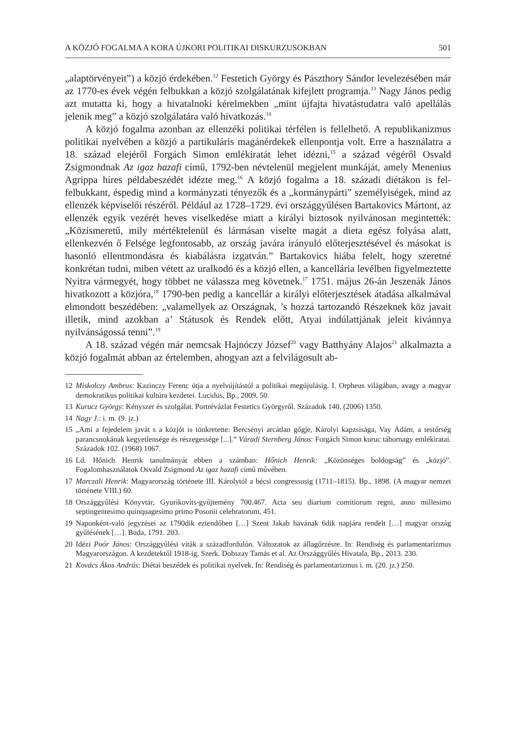A KÖZJÓ FOGALMA A KORA ÚJKORI POLITIKAI DISKURZUSOKBAN 501
„alaptörvényeit”) a közjó érdekében.<sup>12</sup> Festetich György és Pászthory Sándor levelezésében már az 1770-es évek végén felbukkan a közjó szolgálatának kifejlett programja.<sup>13</sup> Nagy János pedig azt mutatta ki, hogy a hivatalnoki kérelmekben „mint újfajta hivatástudatra való apellálás jelenik meg” a közjó szolgálatára való hivatkozás.<sup>14</sup>
A közjó fogalma azonban az ellenzéki politikai térfélen is fellelhető. A republikanizmus politikai nyelvében a közjó a partikuláris magánérdekek ellenpontja volt. Erre a használatra a 18. század elejéről Forgách Simon emlékiratát lehet idézni,<sup>15</sup> a század végéről Osvald Zsigmondnak Az igaz hazafi című, 1792-ben névtelenül megjelent munkáját, amely Menenius Agrippa híres példabeszédét idézte meg.<sup>16</sup> A közjó fogalma a 18. századi diétákon is fel-felbukkant, éspedig mind a kormányzati tényezők és a „kormánypárti” személyiségek, mind az ellenzék képviselői részéről. Például az 1728–1729. évi országgyűlésen Bartakovics Mártont, az ellenzék egyik vezérét heves viselkedése miatt a királyi biztosok nyilvánosan megintették: „Közismeretű, mily mértéktelenül és lármásan viselte magát a dieta egész folyása alatt, ellenkezvén ő Felsége legfontosabb, az ország javára irányuló előterjesztésével és másokat is hasonló ellentmondásra és kiabálásra izgatván.” Bartakovics hiába felelt, hogy szeretné konkrétan tudni, miben vétett az uralkodó és a közjó ellen, a kancellária levélben figyelmeztette Nyitra vármegyét, hogy többet ne válassza meg követnek.<sup>17</sup> 1751. május 26-án Jeszenák János hivatkozott a közjóra,<sup>18</sup> 1790-ben pedig a kancellár a királyi előterjesztések átadása alkalmával elmondott beszédében: „valamellyek az Országnak, ’s hozzá tartozandó Részeknek köz javait illetik, mind azokban a’ Státusok és Rendek előtt, Atyai indúlattjának jeleit kivánnya nyilvánságossá tenni”.<sup>19</sup>
A 18. század végén már nemcsak Hajnóczy József<sup>20</sup> vagy Batthyány Alajos<sup>21</sup> alkalmazta a közjó fogalmát abban az értelemben, ahogyan azt a felvilágosult ab-
12 Miskolczy Ambrus: Kazinczy Ferenc útja a nyelvújítástól a politikai megújulásig. I. Orpheus világában, avagy a magyar demokratikus politikai kultúra kezdetei. Lucidus, Bp., 2009. 50.
13 Kurucz György: Kényszer és szolgálat. Portrévázlat Festetics Györgyről. Századok 140. (2006) 1350.
14 Nagy J.: i. m. (9. jz.)
15 „Ami a fejedelem javát s a közjót is tönkretette: Bercsényi arcátlan gőgje, Károlyi kapzsisága, Vay Ádám, a testőrség parancsnokának kegyetlensége és részegessége [...].” Váradi Sternberg János: Forgách Simon kuruc tábornagy emlékiratai. Századok 102. (1968) 1067.
16 Ld. Hőnich Henrik tanulmányát ebben a számban: Hőnich Henrik: „Közönséges boldogság” és „közjó”. Fogalomhasználatok Osvald Zsigmond Az igaz hazafi című művében.
17 Marczali Henrik: Magyarország története III. Károlytól a bécsi congressusig (1711–1815). Bp., 1898. (A magyar nemzet története VIII.) 60.
18 Országgyűlési Könyvtár, Gyurikovits-gyűjtemény 700.467. Acta seu diarium comitiorum regni, anno millesimo septingentesimo quinquagesimo primo Posonii celebratorum, 451.
19 Naponként-való jegyzései az 1790dik eztendőben […] Szent Jakab havának 6dik napjára rendelt […] magyar ország gyűlésének […]. Buda, 1791. 203.
20 Idézi Poór János: Országgyűlési viták a századfordulón. Változatok az állagőrzésre. In: Rendiség és parlamentarizmus Magyarországon. A kezdetektől 1918-ig. Szerk. Dobszay Tamás et al. Az Országgyűlés Hivatala, Bp., 2013. 230.
21 Kovács Ákos András: Diétai beszédek és politikai nyelvek. In: Rendiség és parlamentarizmus i. m. (20. jz.) 250.